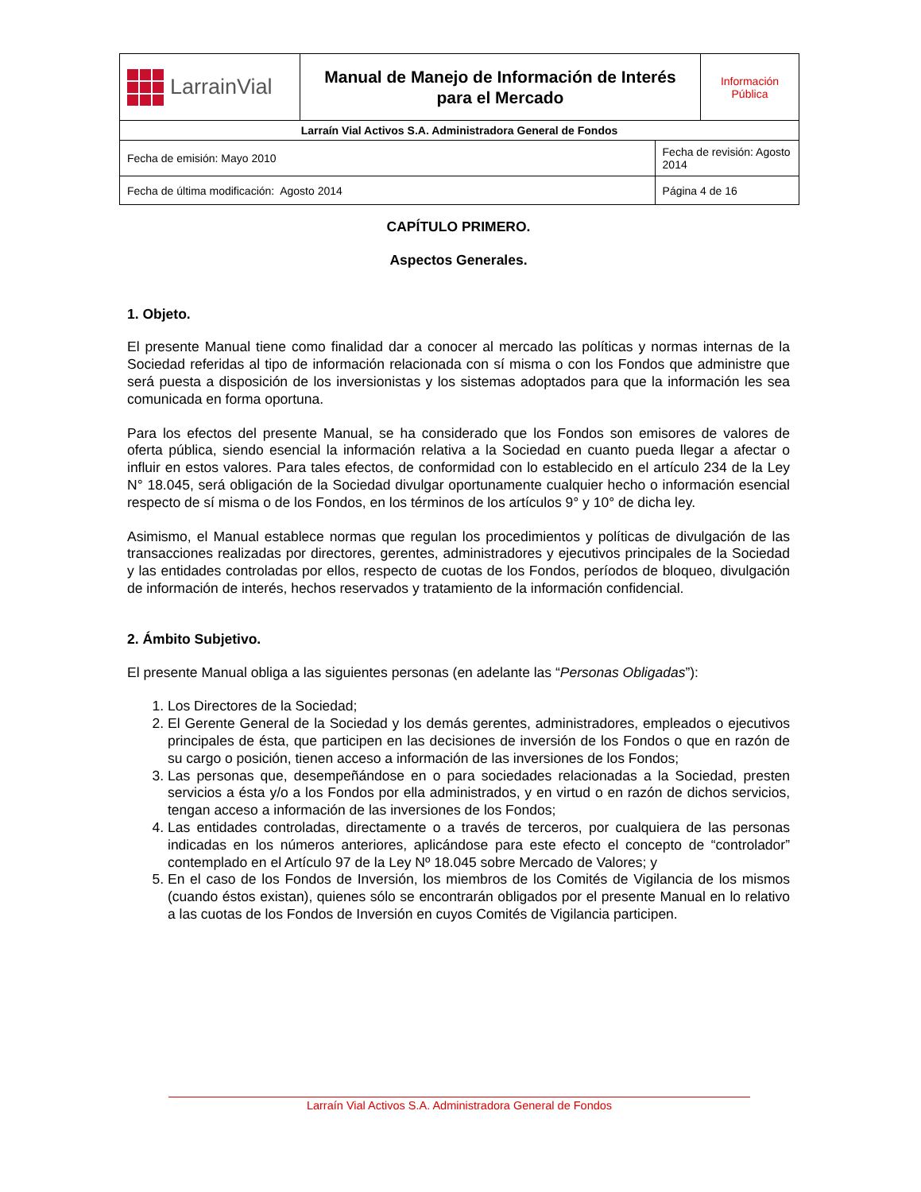| LarrainVial | Manual de Manejo de Información de Interés para el Mercado | | Información Pública |
| Larraín Vial Activos S.A. Administradora General de Fondos | | | |
| Fecha de emisión: Mayo 2010 | | Fecha de revisión: Agosto 2014 | |
| Fecha de última modificación: Agosto 2014 | | Página 4 de 16 | |
CAPÍTULO PRIMERO.
Aspectos Generales.
1. Objeto.
El presente Manual tiene como finalidad dar a conocer al mercado las políticas y normas internas de la Sociedad referidas al tipo de información relacionada con sí misma o con los Fondos que administre que será puesta a disposición de los inversionistas y los sistemas adoptados para que la información les sea comunicada en forma oportuna.
Para los efectos del presente Manual, se ha considerado que los Fondos son emisores de valores de oferta pública, siendo esencial la información relativa a la Sociedad en cuanto pueda llegar a afectar o influir en estos valores. Para tales efectos, de conformidad con lo establecido en el artículo 234 de la Ley N° 18.045, será obligación de la Sociedad divulgar oportunamente cualquier hecho o información esencial respecto de sí misma o de los Fondos, en los términos de los artículos 9° y 10° de dicha ley.
Asimismo, el Manual establece normas que regulan los procedimientos y políticas de divulgación de las transacciones realizadas por directores, gerentes, administradores y ejecutivos principales de la Sociedad y las entidades controladas por ellos, respecto de cuotas de los Fondos, períodos de bloqueo, divulgación de información de interés, hechos reservados y tratamiento de la información confidencial.
2. Ámbito Subjetivo.
El presente Manual obliga a las siguientes personas (en adelante las “Personas Obligadas”):
1. Los Directores de la Sociedad;
2. El Gerente General de la Sociedad y los demás gerentes, administradores, empleados o ejecutivos principales de ésta, que participen en las decisiones de inversión de los Fondos o que en razón de su cargo o posición, tienen acceso a información de las inversiones de los Fondos;
3. Las personas que, desempeñándose en o para sociedades relacionadas a la Sociedad, presten servicios a ésta y/o a los Fondos por ella administrados, y en virtud o en razón de dichos servicios, tengan acceso a información de las inversiones de los Fondos;
4. Las entidades controladas, directamente o a través de terceros, por cualquiera de las personas indicadas en los números anteriores, aplicándose para este efecto el concepto de “controlador” contemplado en el Artículo 97 de la Ley Nº 18.045 sobre Mercado de Valores; y
5. En el caso de los Fondos de Inversión, los miembros de los Comités de Vigilancia de los mismos (cuando éstos existan), quienes sólo se encontrarán obligados por el presente Manual en lo relativo a las cuotas de los Fondos de Inversión en cuyos Comités de Vigilancia participen.
Larraín Vial Activos S.A. Administradora General de Fondos